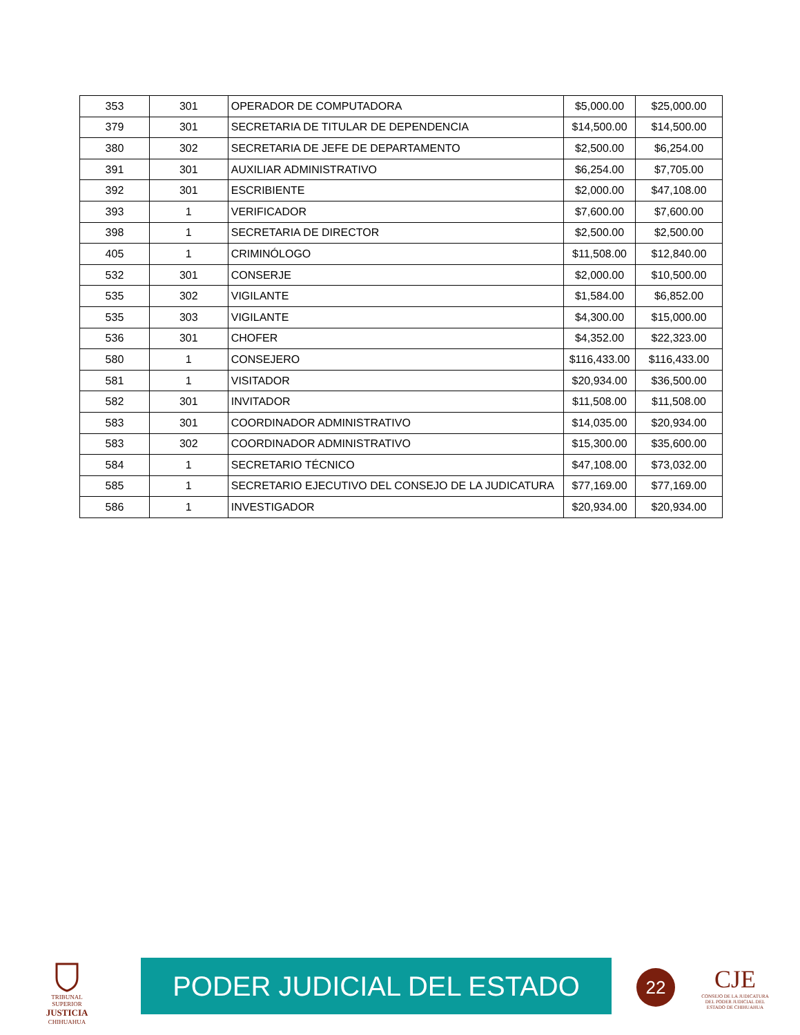| 353 | 301 | OPERADOR DE COMPUTADORA | $5,000.00 | $25,000.00 |
| 379 | 301 | SECRETARIA DE TITULAR DE DEPENDENCIA | $14,500.00 | $14,500.00 |
| 380 | 302 | SECRETARIA DE JEFE DE DEPARTAMENTO | $2,500.00 | $6,254.00 |
| 391 | 301 | AUXILIAR ADMINISTRATIVO | $6,254.00 | $7,705.00 |
| 392 | 301 | ESCRIBIENTE | $2,000.00 | $47,108.00 |
| 393 | 1 | VERIFICADOR | $7,600.00 | $7,600.00 |
| 398 | 1 | SECRETARIA DE DIRECTOR | $2,500.00 | $2,500.00 |
| 405 | 1 | CRIMINÓLOGO | $11,508.00 | $12,840.00 |
| 532 | 301 | CONSERJE | $2,000.00 | $10,500.00 |
| 535 | 302 | VIGILANTE | $1,584.00 | $6,852.00 |
| 535 | 303 | VIGILANTE | $4,300.00 | $15,000.00 |
| 536 | 301 | CHOFER | $4,352.00 | $22,323.00 |
| 580 | 1 | CONSEJERO | $116,433.00 | $116,433.00 |
| 581 | 1 | VISITADOR | $20,934.00 | $36,500.00 |
| 582 | 301 | INVITADOR | $11,508.00 | $11,508.00 |
| 583 | 301 | COORDINADOR ADMINISTRATIVO | $14,035.00 | $20,934.00 |
| 583 | 302 | COORDINADOR ADMINISTRATIVO | $15,300.00 | $35,600.00 |
| 584 | 1 | SECRETARIO TÉCNICO | $47,108.00 | $73,032.00 |
| 585 | 1 | SECRETARIO EJECUTIVO DEL CONSEJO DE LA JUDICATURA | $77,169.00 | $77,169.00 |
| 586 | 1 | INVESTIGADOR | $20,934.00 | $20,934.00 |
TRIBUNAL SUPERIOR
JUSTICIA
CHIHUAHUA
PODER JUDICIAL DEL ESTADO 22
CJE
CONSEJO DE LA JUDICATURA DEL PODER JUDICIAL DEL ESTADO DE CHIHUAHUA